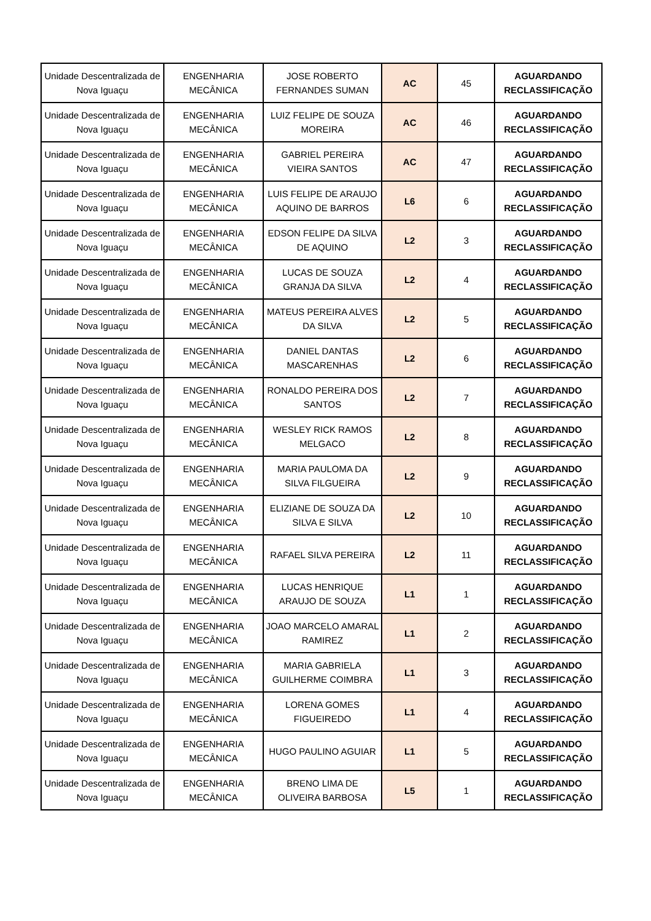| Unidade Descentralizada de Nova Iguaçu | ENGENHARIA MECÂNICA | JOSE ROBERTO FERNANDES SUMAN | AC | 45 | AGUARDANDO RECLASSIFICAÇÃO |
| Unidade Descentralizada de Nova Iguaçu | ENGENHARIA MECÂNICA | LUIZ FELIPE DE SOUZA MOREIRA | AC | 46 | AGUARDANDO RECLASSIFICAÇÃO |
| Unidade Descentralizada de Nova Iguaçu | ENGENHARIA MECÂNICA | GABRIEL PEREIRA VIEIRA SANTOS | AC | 47 | AGUARDANDO RECLASSIFICAÇÃO |
| Unidade Descentralizada de Nova Iguaçu | ENGENHARIA MECÂNICA | LUIS FELIPE DE ARAUJO AQUINO DE BARROS | L6 | 6 | AGUARDANDO RECLASSIFICAÇÃO |
| Unidade Descentralizada de Nova Iguaçu | ENGENHARIA MECÂNICA | EDSON FELIPE DA SILVA DE AQUINO | L2 | 3 | AGUARDANDO RECLASSIFICAÇÃO |
| Unidade Descentralizada de Nova Iguaçu | ENGENHARIA MECÂNICA | LUCAS DE SOUZA GRANJA DA SILVA | L2 | 4 | AGUARDANDO RECLASSIFICAÇÃO |
| Unidade Descentralizada de Nova Iguaçu | ENGENHARIA MECÂNICA | MATEUS PEREIRA ALVES DA SILVA | L2 | 5 | AGUARDANDO RECLASSIFICAÇÃO |
| Unidade Descentralizada de Nova Iguaçu | ENGENHARIA MECÂNICA | DANIEL DANTAS MASCARENHAS | L2 | 6 | AGUARDANDO RECLASSIFICAÇÃO |
| Unidade Descentralizada de Nova Iguaçu | ENGENHARIA MECÂNICA | RONALDO PEREIRA DOS SANTOS | L2 | 7 | AGUARDANDO RECLASSIFICAÇÃO |
| Unidade Descentralizada de Nova Iguaçu | ENGENHARIA MECÂNICA | WESLEY RICK RAMOS MELGACO | L2 | 8 | AGUARDANDO RECLASSIFICAÇÃO |
| Unidade Descentralizada de Nova Iguaçu | ENGENHARIA MECÂNICA | MARIA PAULOMA DA SILVA FILGUEIRA | L2 | 9 | AGUARDANDO RECLASSIFICAÇÃO |
| Unidade Descentralizada de Nova Iguaçu | ENGENHARIA MECÂNICA | ELIZIANE DE SOUZA DA SILVA E SILVA | L2 | 10 | AGUARDANDO RECLASSIFICAÇÃO |
| Unidade Descentralizada de Nova Iguaçu | ENGENHARIA MECÂNICA | RAFAEL SILVA PEREIRA | L2 | 11 | AGUARDANDO RECLASSIFICAÇÃO |
| Unidade Descentralizada de Nova Iguaçu | ENGENHARIA MECÂNICA | LUCAS HENRIQUE ARAUJO DE SOUZA | L1 | 1 | AGUARDANDO RECLASSIFICAÇÃO |
| Unidade Descentralizada de Nova Iguaçu | ENGENHARIA MECÂNICA | JOAO MARCELO AMARAL RAMIREZ | L1 | 2 | AGUARDANDO RECLASSIFICAÇÃO |
| Unidade Descentralizada de Nova Iguaçu | ENGENHARIA MECÂNICA | MARIA GABRIELA GUILHERME COIMBRA | L1 | 3 | AGUARDANDO RECLASSIFICAÇÃO |
| Unidade Descentralizada de Nova Iguaçu | ENGENHARIA MECÂNICA | LORENA GOMES FIGUEIREDO | L1 | 4 | AGUARDANDO RECLASSIFICAÇÃO |
| Unidade Descentralizada de Nova Iguaçu | ENGENHARIA MECÂNICA | HUGO PAULINO AGUIAR | L1 | 5 | AGUARDANDO RECLASSIFICAÇÃO |
| Unidade Descentralizada de Nova Iguaçu | ENGENHARIA MECÂNICA | BRENO LIMA DE OLIVEIRA BARBOSA | L5 | 1 | AGUARDANDO RECLASSIFICAÇÃO |